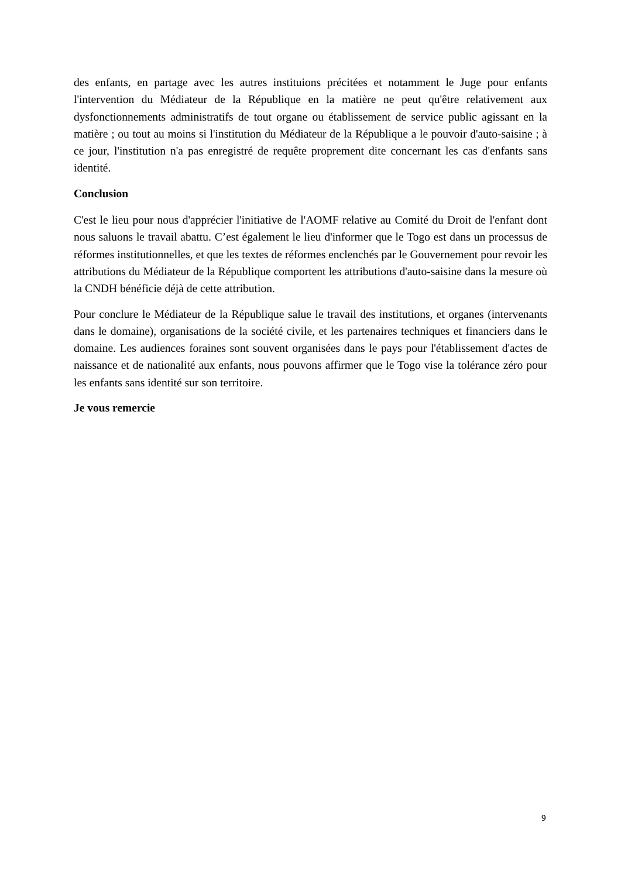des enfants, en partage avec les autres instituions précitées et notamment le Juge pour enfants l'intervention du Médiateur de la République en la matière ne peut qu'être relativement aux dysfonctionnements administratifs de tout organe ou établissement de service public agissant en la matière ; ou tout au moins si l'institution du Médiateur de la République a le pouvoir d'auto-saisine ; à ce jour, l'institution n'a pas enregistré de requête proprement dite concernant les cas d'enfants sans identité.
Conclusion
C'est le lieu pour nous d'apprécier l'initiative de l'AOMF relative au Comité du Droit de l'enfant dont nous saluons le travail abattu. C’est également le lieu d'informer que le Togo est dans un processus de réformes institutionnelles, et que les textes de réformes enclenchés par le Gouvernement pour revoir les attributions du Médiateur de la République comportent les attributions d'auto-saisine dans la mesure où la CNDH bénéficie déjà de cette attribution.
Pour conclure le Médiateur de la République salue le travail des institutions, et organes (intervenants dans le domaine), organisations de la société civile, et les partenaires techniques et financiers dans le domaine. Les audiences foraines sont souvent organisées dans le pays pour l'établissement d'actes de naissance et de nationalité aux enfants, nous pouvons affirmer que le Togo vise la tolérance zéro pour les enfants sans identité sur son territoire.
Je vous remercie
9